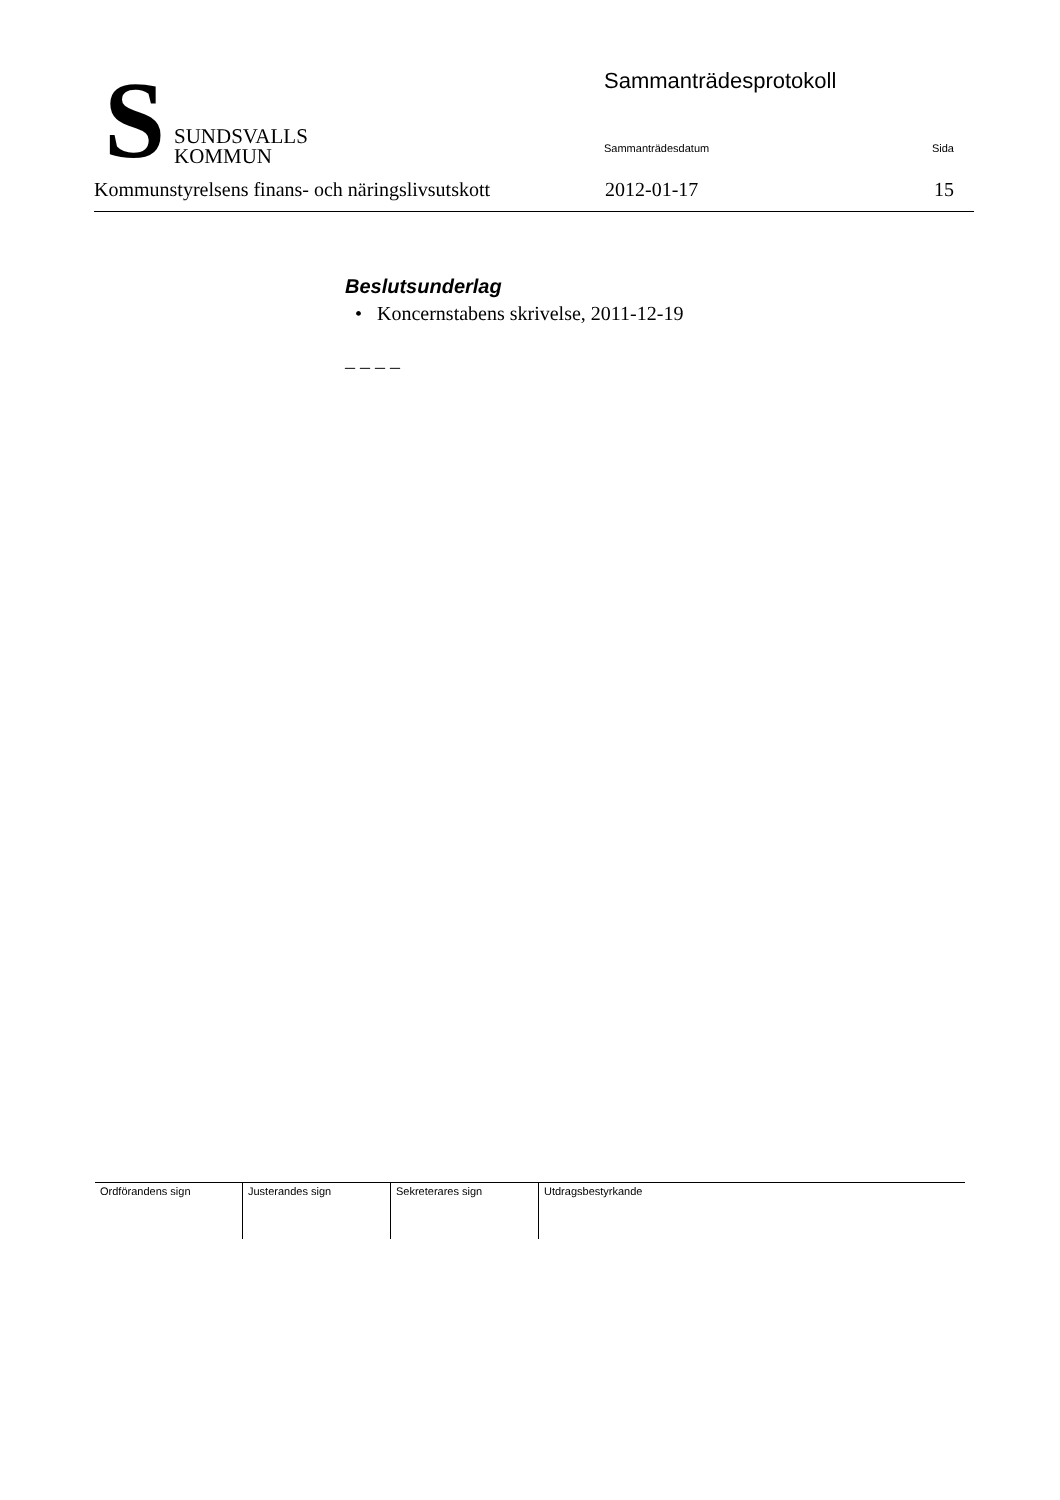S
SUNDSVALLS
KOMMUN
Sammanträdesprotokoll
Sammanträdesdatum Sida
Kommunstyrelsens finans- och näringslivsutskott 2012-01-17 15
Beslutsunderlag
• Koncernstabens skrivelse, 2011-12-19
– – – –
| Ordförandens sign | Justerandes sign | Sekreterares sign | Utdragsbestyrkande |